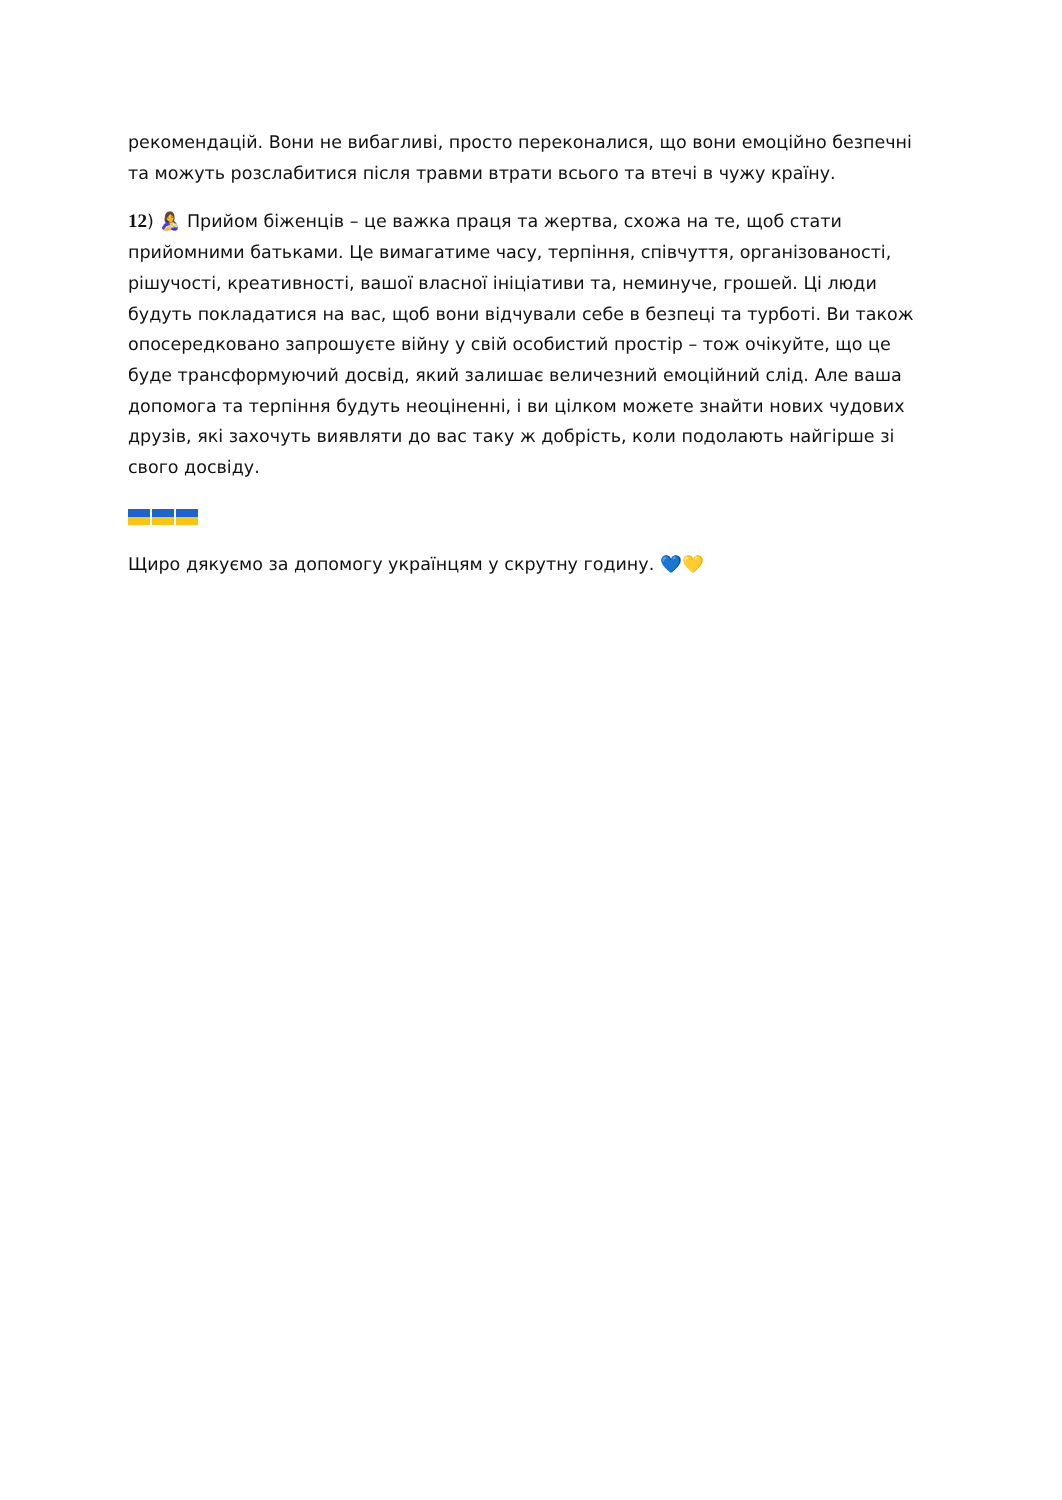рекомендацій. Вони не вибагливі, просто переконалися, що вони емоційно безпечні та можуть розслабитися після травми втрати всього та втечі в чужу країну.
12) 🤱 Прийом біженців – це важка праця та жертва, схожа на те, щоб стати прийомними батьками. Це вимагатиме часу, терпіння, співчуття, організованості, рішучості, креативності, вашої власної ініціативи та, неминуче, грошей. Ці люди будуть покладатися на вас, щоб вони відчували себе в безпеці та турботі. Ви також опосередковано запрошуєте війну у свій особистий простір – тож очікуйте, що це буде трансформуючий досвід, який залишає величезний емоційний слід. Але ваша допомога та терпіння будуть неоціненні, і ви цілком можете знайти нових чудових друзів, які захочуть виявляти до вас таку ж добрість, коли подолають найгірше зі свого досвіду.
Щиро дякуємо за допомогу українцям у скрутну годину. 💙💛